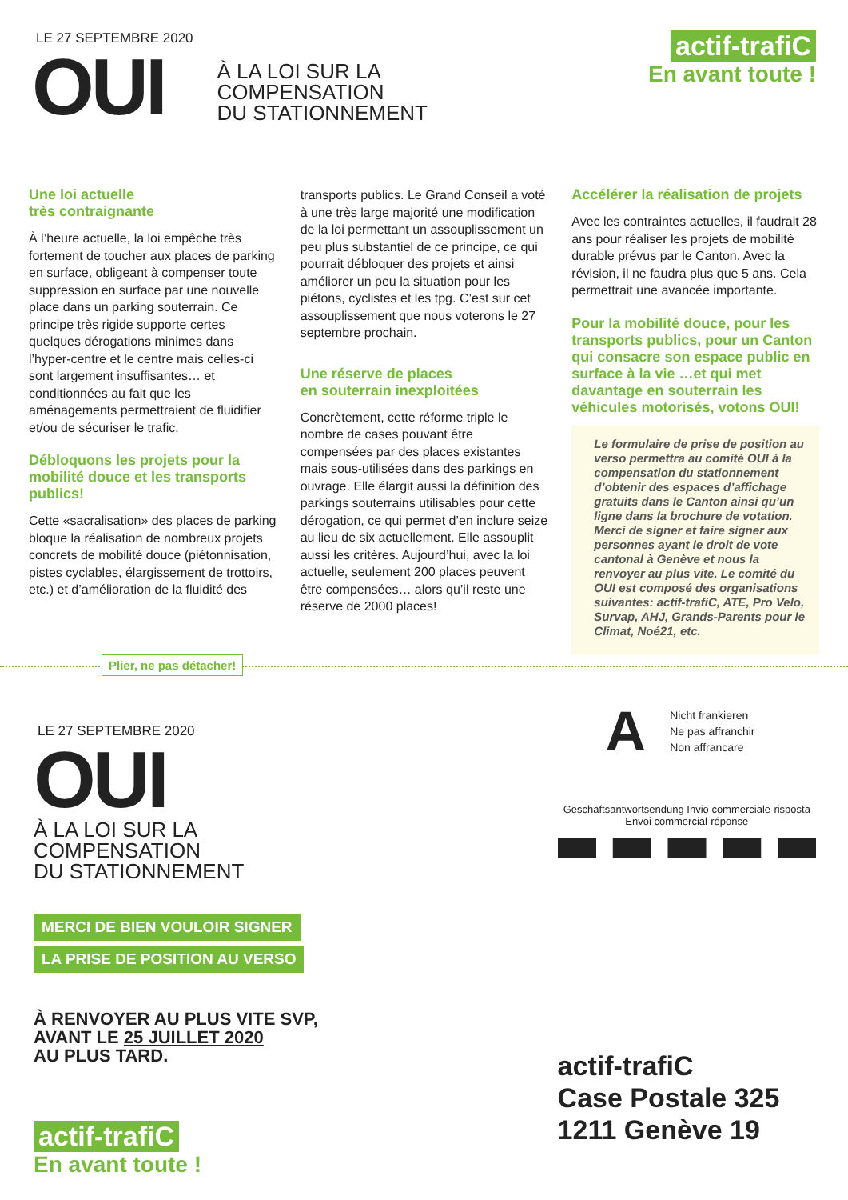LE 27 SEPTEMBRE 2020
OUI
À LA LOI SUR LA
COMPENSATION
DU STATIONNEMENT
actif-trafiC
En avant toute !
Une loi actuelle
très contraignante
À l’heure actuelle, la loi empêche très fortement de toucher aux places de parking en surface, obligeant à compenser toute suppression en surface par une nouvelle place dans un parking souterrain. Ce principe très rigide supporte certes quelques dérogations minimes dans l’hyper-centre et le centre mais celles-ci sont largement insuffisantes… et conditionnées au fait que les aménagements permettraient de fluidifier et/ou de sécuriser le trafic.
Débloquons les projets pour la mobilité douce et les transports publics!
Cette «sacralisation» des places de parking bloque la réalisation de nombreux projets concrets de mobilité douce (piétonnisation, pistes cyclables, élargissement de trottoirs, etc.) et d’amélioration de la fluidité des
transports publics. Le Grand Conseil a voté à une très large majorité une modification de la loi permettant un assouplissement un peu plus substantiel de ce principe, ce qui pourrait débloquer des projets et ainsi améliorer un peu la situation pour les piétons, cyclistes et les tpg. C’est sur cet assouplissement que nous voterons le 27 septembre prochain.
Une réserve de places
en souterrain inexploitées
Concrètement, cette réforme triple le nombre de cases pouvant être compensées par des places existantes mais sous-utilisées dans des parkings en ouvrage. Elle élargit aussi la définition des parkings souterrains utilisables pour cette dérogation, ce qui permet d’en inclure seize au lieu de six actuellement. Elle assouplit aussi les critères. Aujourd’hui, avec la loi actuelle, seulement 200 places peuvent être compensées… alors qu’il reste une réserve de 2000 places!
Accélérer la réalisation de projets
Avec les contraintes actuelles, il faudrait 28 ans pour réaliser les projets de mobilité durable prévus par le Canton. Avec la révision, il ne faudra plus que 5 ans. Cela permettrait une avancée importante.
Pour la mobilité douce, pour les transports publics, pour un Canton qui consacre son espace public en surface à la vie …et qui met davantage en souterrain les véhicules motorisés, votons OUI!
Le formulaire de prise de position au verso permettra au comité OUI à la compensation du stationnement d’obtenir des espaces d’affichage gratuits dans le Canton ainsi qu’un ligne dans la brochure de votation. Merci de signer et faire signer aux personnes ayant le droit de vote cantonal à Genève et nous la renvoyer au plus vite. Le comité du OUI est composé des organisations suivantes: actif-trafiC, ATE, Pro Velo, Survap, AHJ, Grands-Parents pour le Climat, Noé21, etc.
Plier, ne pas détacher!
LE 27 SEPTEMBRE 2020
OUI
À LA LOI SUR LA
COMPENSATION
DU STATIONNEMENT
MERCI DE BIEN VOULOIR SIGNER
LA PRISE DE POSITION AU VERSO
À RENVOYER AU PLUS VITE SVP,
AVANT LE 25 JUILLET 2020
AU PLUS TARD.
actif-trafiC
En avant toute !
A
Nicht frankieren
Ne pas affranchir
Non affrancare
Geschäftsantwortsendung Invio commerciale-risposta
Envoi commercial-réponse
actif-trafiC
Case Postale 325
1211 Genève 19